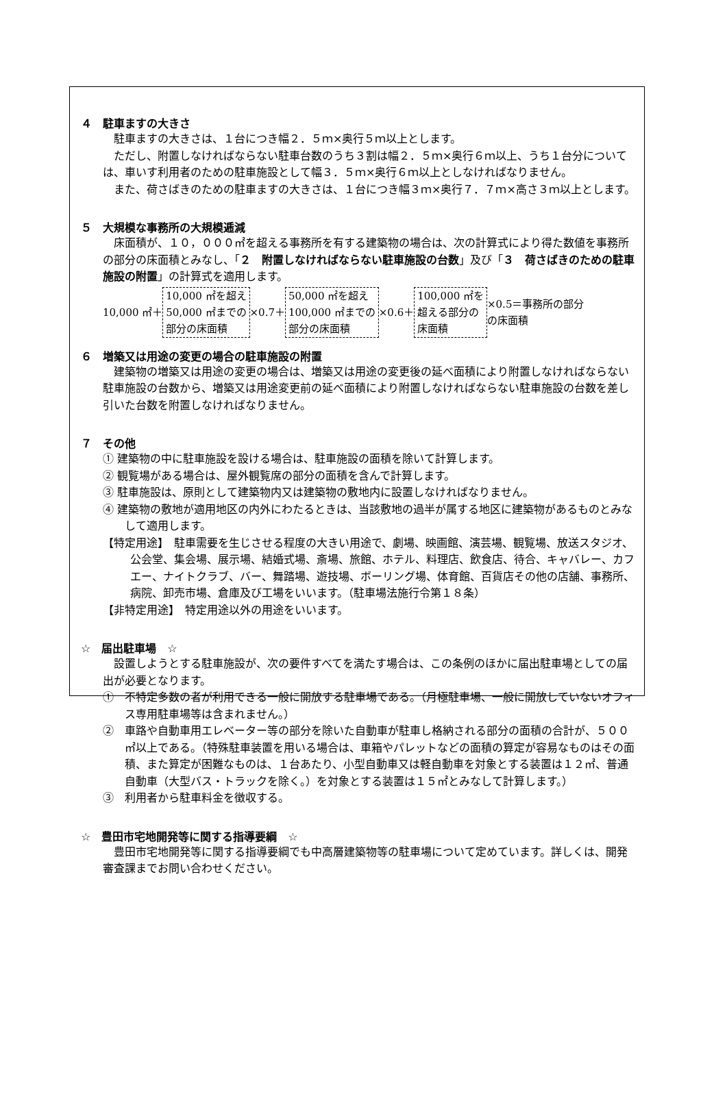４　駐車ますの大きさ
駐車ますの大きさは、１台につき幅２．５ｍ×奥行５ｍ以上とします。
ただし、附置しなければならない駐車台数のうち３割は幅２．５ｍ×奥行６ｍ以上、うち１台分については、車いす利用者のための駐車施設として幅３．５ｍ×奥行６ｍ以上としなければなりません。
また、荷さばきのための駐車ますの大きさは、１台につき幅３ｍ×奥行７．７ｍ×高さ３ｍ以上とします。
５　大規模な事務所の大規模逓減
床面積が、１０，０００㎡を超える事務所を有する建築物の場合は、次の計算式により得た数値を事務所の部分の床面積とみなし、「２　附置しなければならない駐車施設の台数」及び「３　荷さばきのための駐車施設の附置」の計算式を適用します。
10,000 ㎡＋ 10,000 ㎡を超え
50,000 ㎡までの
部分の床面積 ×0.7＋ 50,000 ㎡を超え
100,000 ㎡までの
部分の床面積 ×0.6＋ 100,000 ㎡を
超える部分の
床面積 ×0.5＝事務所の部分
の床面積
６　増築又は用途の変更の場合の駐車施設の附置
建築物の増築又は用途の変更の場合は、増築又は用途の変更後の延べ面積により附置しなければならない駐車施設の台数から、増築又は用途変更前の延べ面積により附置しなければならない駐車施設の台数を差し引いた台数を附置しなければなりません。
７　その他
① 建築物の中に駐車施設を設ける場合は、駐車施設の面積を除いて計算します。
② 観覧場がある場合は、屋外観覧席の部分の面積を含んで計算します。
③ 駐車施設は、原則として建築物内又は建築物の敷地内に設置しなければなりません。
④ 建築物の敷地が適用地区の内外にわたるときは、当該敷地の過半が属する地区に建築物があるものとみなして適用します。
【特定用途】　駐車需要を生じさせる程度の大きい用途で、劇場、映画館、演芸場、観覧場、放送スタジオ、公会堂、集会場、展示場、結婚式場、斎場、旅館、ホテル、料理店、飲食店、待合、キャバレー、カフエー、ナイトクラブ、バー、舞踏場、遊技場、ボーリング場、体育館、百貨店その他の店舗、事務所、病院、卸売市場、倉庫及び工場をいいます。（駐車場法施行令第１８条）
【非特定用途】　特定用途以外の用途をいいます。
☆　届出駐車場　☆
設置しようとする駐車施設が、次の要件すべてを満たす場合は、この条例のほかに届出駐車場としての届出が必要となります。
①　不特定多数の者が利用できる一般に開放する駐車場である。（月極駐車場、一般に開放していないオフィス専用駐車場等は含まれません。）
②　車路や自動車用エレベーター等の部分を除いた自動車が駐車し格納される部分の面積の合計が、５００㎡以上である。（特殊駐車装置を用いる場合は、車箱やパレットなどの面積の算定が容易なものはその面積、また算定が困難なものは、１台あたり、小型自動車又は軽自動車を対象とする装置は１２㎡、普通自動車（大型バス・トラックを除く。）を対象とする装置は１５㎡とみなして計算します。）
③　利用者から駐車料金を徴収する。
☆　豊田市宅地開発等に関する指導要綱　☆
豊田市宅地開発等に関する指導要綱でも中高層建築物等の駐車場について定めています。詳しくは、開発審査課までお問い合わせください。